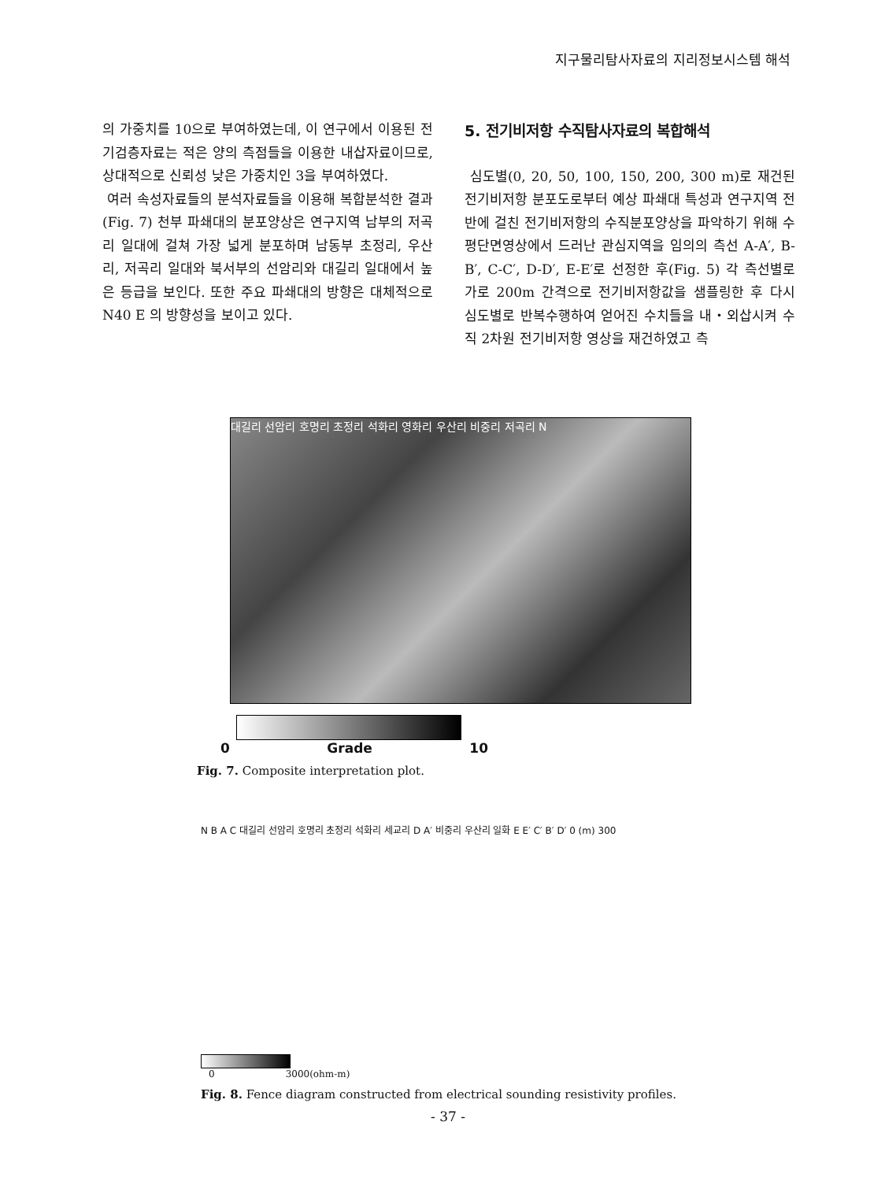지구물리탐사자료의 지리정보시스템 해석
의 가중치를 10으로 부여하였는데, 이 연구에서 이용된 전기검층자료는 적은 양의 측점들을 이용한 내삽자료이므로, 상대적으로 신뢰성 낮은 가중치인 3을 부여하였다.
여러 속성자료들의 분석자료들을 이용해 복합분석한 결과(Fig. 7) 천부 파쇄대의 분포양상은 연구지역 남부의 저곡리 일대에 걸쳐 가장 넓게 분포하며 남동부 초정리, 우산리, 저곡리 일대와 북서부의 선암리와 대길리 일대에서 높은 등급을 보인다. 또한 주요 파쇄대의 방향은 대체적으로 N40 E 의 방향성을 보이고 있다.
5. 전기비저항 수직탐사자료의 복합해석
심도별(0, 20, 50, 100, 150, 200, 300 m)로 재건된 전기비저항 분포도로부터 예상 파쇄대 특성과 연구지역 전반에 걸친 전기비저항의 수직분포양상을 파악하기 위해 수평단면영상에서 드러난 관심지역을 임의의 측선 A-A′, B-B′, C-C′, D-D′, E-E′로 선정한 후(Fig. 5) 각 측선별로 가로 200m 간격으로 전기비저항값을 샘플링한 후 다시 심도별로 반복수행하여 얻어진 수치들을 내・외삽시켜 수직 2차원 전기비저항 영상을 재건하였고 측
대길리 선암리 호명리 초정리 석화리 영화리 우산리 비중리 저곡리 N
0 Grade 10
Fig. 7. Composite interpretation plot.
N B A C 대길리 선암리 호명리 초정리 석화리 세교리 D A′ 비중리 우산리 일화 E E′ C′ B′ D′ 0 (m) 300
0 3000(ohm-m)
Fig. 8. Fence diagram constructed from electrical sounding resistivity profiles.
- 37 -